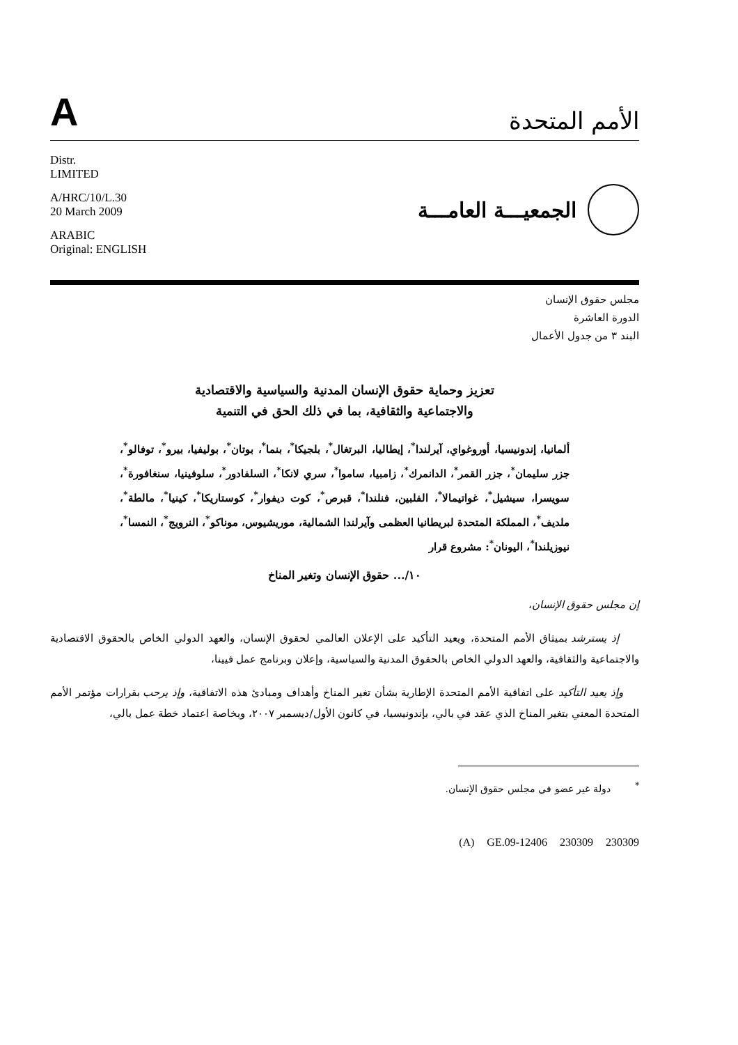A
الأمم المتحدة
Distr.
LIMITED
A/HRC/10/L.30
20 March 2009
ARABIC
Original: ENGLISH
الجمعيـــة العامـــة
مجلس حقوق الإنسان
الدورة العاشرة
البند ٣ من جدول الأعمال
تعزيز وحماية حقوق الإنسان المدنية والسياسية والاقتصادية
والاجتماعية والثقافية، بما في ذلك الحق في التنمية
ألمانيا، إندونيسيا، أوروغواي، آيرلندا<sup>*</sup>، إيطاليا، البرتغال<sup>*</sup>، بلجيكا<sup>*</sup>، بنما<sup>*</sup>، بوتان<sup>*</sup>، بوليفيا، بيرو<sup>*</sup>، توفالو<sup>*</sup>، جزر سليمان<sup>*</sup>، جزر القمر<sup>*</sup>، الدانمرك<sup>*</sup>، زامبيا، ساموا<sup>*</sup>، سري لانكا<sup>*</sup>، السلفادور<sup>*</sup>، سلوفينيا، سنغافورة<sup>*</sup>، سويسرا، سيشيل<sup>*</sup>، غواتيمالا<sup>*</sup>، الفلبين، فنلندا<sup>*</sup>، قبرص<sup>*</sup>، كوت ديفوار<sup>*</sup>، كوستاريكا<sup>*</sup>، كينيا<sup>*</sup>، مالطة<sup>*</sup>، ملديف<sup>*</sup>، المملكة المتحدة لبريطانيا العظمى وآيرلندا الشمالية، موريشيوس، موناكو<sup>*</sup>، النرويج<sup>*</sup>، النمسا<sup>*</sup>، نيوزيلندا<sup>*</sup>، اليونان<sup>*</sup>: مشروع قرار
١٠/... حقوق الإنسان وتغير المناخ
إن مجلس حقوق الإنسان،
إذ يسترشد بميثاق الأمم المتحدة، ويعيد التأكيد على الإعلان العالمي لحقوق الإنسان، والعهد الدولي الخاص بالحقوق الاقتصادية والاجتماعية والثقافية، والعهد الدولي الخاص بالحقوق المدنية والسياسية، وإعلان وبرنامج عمل فيينا،
وإذ يعيد التأكيد على اتفاقية الأمم المتحدة الإطارية بشأن تغير المناخ وأهداف ومبادئ هذه الاتفاقية، وإذ يرحب بقرارات مؤتمر الأمم المتحدة المعني بتغير المناخ الذي عقد في بالي، بإندونيسيا، في كانون الأول/ديسمبر ٢٠٠٧، وبخاصة اعتماد خطة عمل بالي،
<sup>*</sup> دولة غير عضو في مجلس حقوق الإنسان.
(A) GE.09-12406 230309 230309